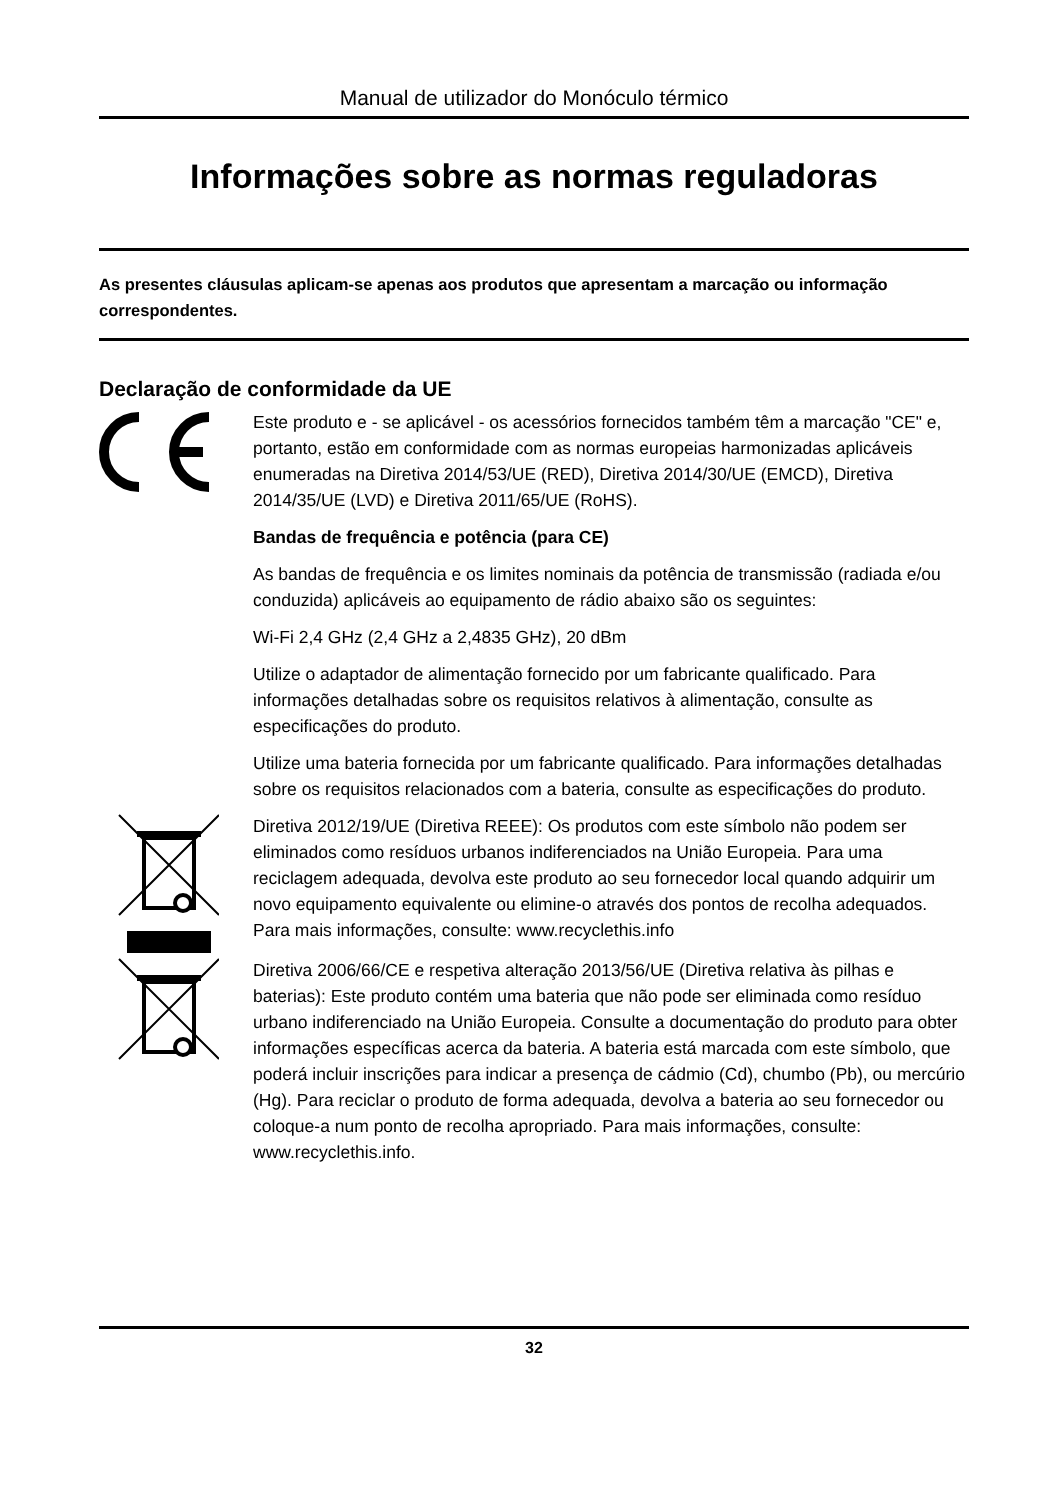Manual de utilizador do Monóculo térmico
Informações sobre as normas reguladoras
As presentes cláusulas aplicam-se apenas aos produtos que apresentam a marcação ou informação correspondentes.
Declaração de conformidade da UE
Este produto e - se aplicável - os acessórios fornecidos também têm a marcação "CE" e, portanto, estão em conformidade com as normas europeias harmonizadas aplicáveis enumeradas na Diretiva 2014/53/UE (RED), Diretiva 2014/30/UE (EMCD), Diretiva 2014/35/UE (LVD) e Diretiva 2011/65/UE (RoHS).
Bandas de frequência e potência (para CE)
As bandas de frequência e os limites nominais da potência de transmissão (radiada e/ou conduzida) aplicáveis ao equipamento de rádio abaixo são os seguintes:
Wi-Fi 2,4 GHz (2,4 GHz a 2,4835 GHz), 20 dBm
Utilize o adaptador de alimentação fornecido por um fabricante qualificado. Para informações detalhadas sobre os requisitos relativos à alimentação, consulte as especificações do produto.
Utilize uma bateria fornecida por um fabricante qualificado. Para informações detalhadas sobre os requisitos relacionados com a bateria, consulte as especificações do produto.
Diretiva 2012/19/UE (Diretiva REEE): Os produtos com este símbolo não podem ser eliminados como resíduos urbanos indiferenciados na União Europeia. Para uma reciclagem adequada, devolva este produto ao seu fornecedor local quando adquirir um novo equipamento equivalente ou elimine-o através dos pontos de recolha adequados. Para mais informações, consulte: www.recyclethis.info
Diretiva 2006/66/CE e respetiva alteração 2013/56/UE (Diretiva relativa às pilhas e baterias): Este produto contém uma bateria que não pode ser eliminada como resíduo urbano indiferenciado na União Europeia. Consulte a documentação do produto para obter informações específicas acerca da bateria. A bateria está marcada com este símbolo, que poderá incluir inscrições para indicar a presença de cádmio (Cd), chumbo (Pb), ou mercúrio (Hg). Para reciclar o produto de forma adequada, devolva a bateria ao seu fornecedor ou coloque-a num ponto de recolha apropriado. Para mais informações, consulte: www.recyclethis.info.
32